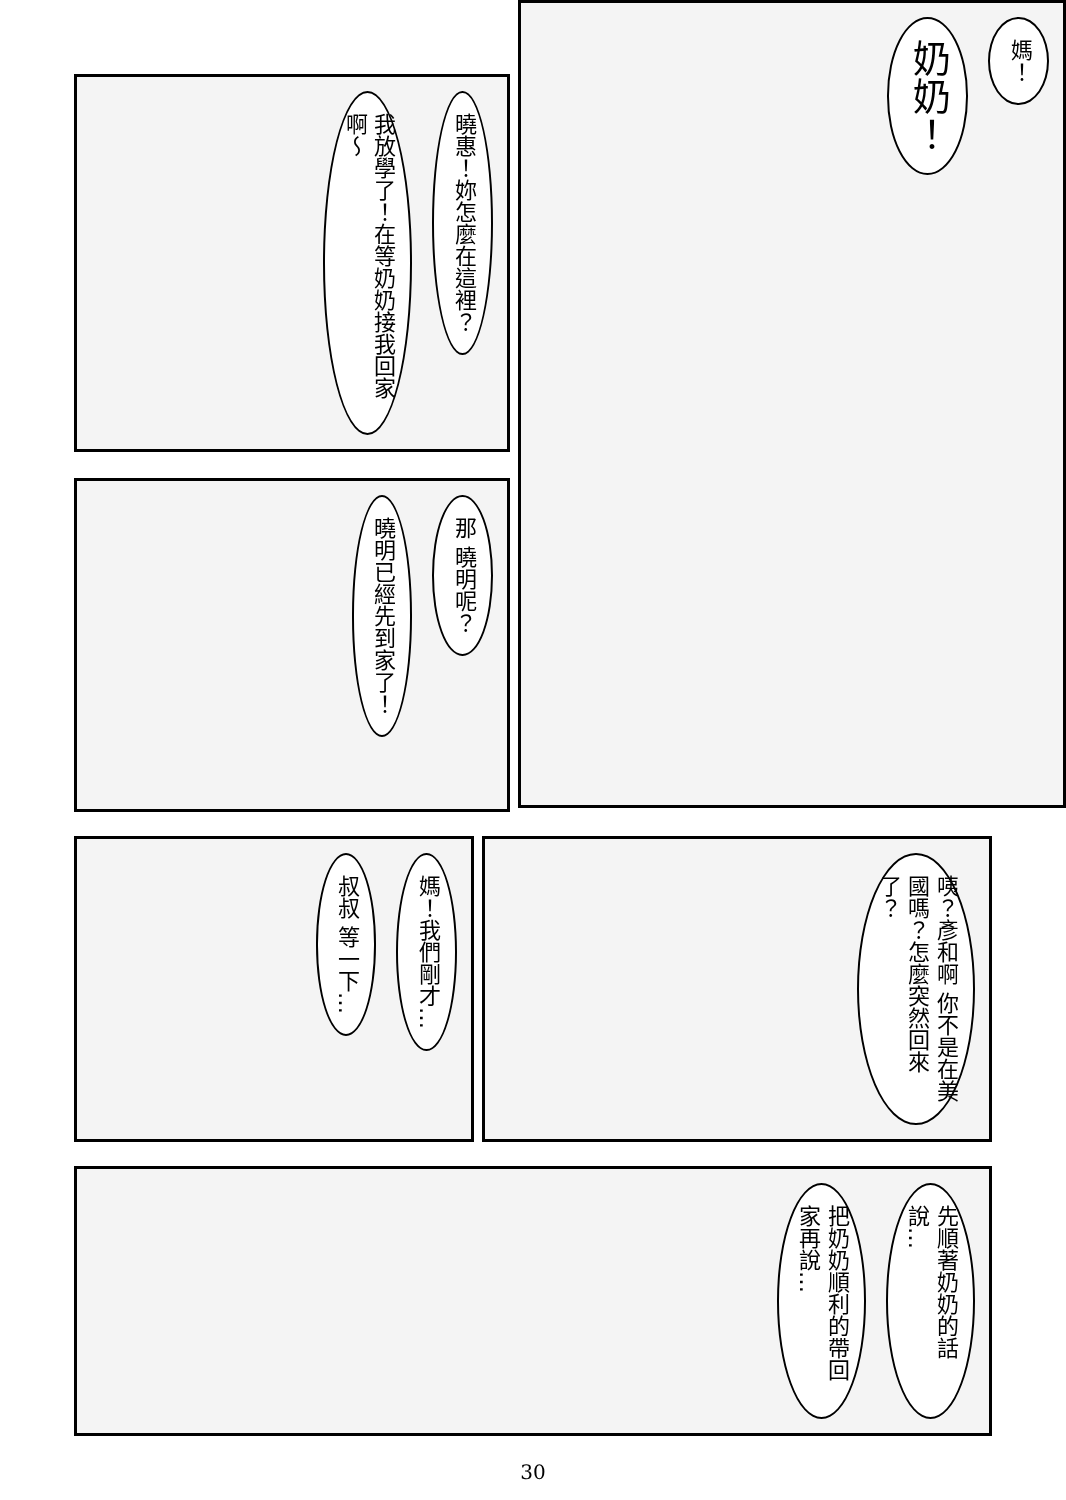媽！
奶奶！
曉惠！妳怎麼在這裡？
我放學了！在等奶奶接我回家啊～
那 曉明呢？
曉明已經先到家了！
咦？彥和啊 你不是在美國嗎？怎麼突然回來了？
媽！我們剛才…
叔叔 等一下…
先順著奶奶的話說…
把奶奶順利的帶回家再說…
30